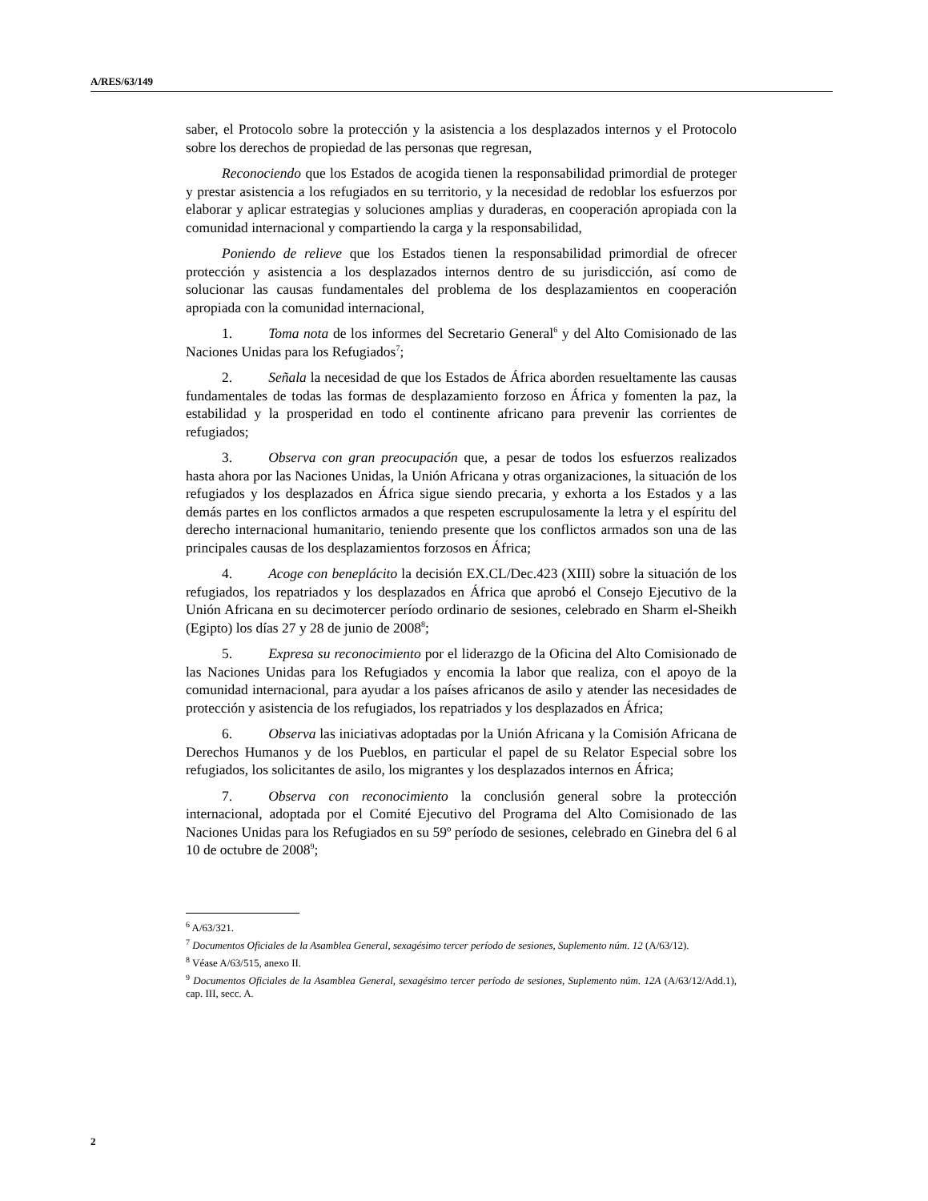A/RES/63/149
saber, el Protocolo sobre la protección y la asistencia a los desplazados internos y el Protocolo sobre los derechos de propiedad de las personas que regresan,
Reconociendo que los Estados de acogida tienen la responsabilidad primordial de proteger y prestar asistencia a los refugiados en su territorio, y la necesidad de redoblar los esfuerzos por elaborar y aplicar estrategias y soluciones amplias y duraderas, en cooperación apropiada con la comunidad internacional y compartiendo la carga y la responsabilidad,
Poniendo de relieve que los Estados tienen la responsabilidad primordial de ofrecer protección y asistencia a los desplazados internos dentro de su jurisdicción, así como de solucionar las causas fundamentales del problema de los desplazamientos en cooperación apropiada con la comunidad internacional,
1. Toma nota de los informes del Secretario General<sup>6</sup> y del Alto Comisionado de las Naciones Unidas para los Refugiados<sup>7</sup>;
2. Señala la necesidad de que los Estados de África aborden resueltamente las causas fundamentales de todas las formas de desplazamiento forzoso en África y fomenten la paz, la estabilidad y la prosperidad en todo el continente africano para prevenir las corrientes de refugiados;
3. Observa con gran preocupación que, a pesar de todos los esfuerzos realizados hasta ahora por las Naciones Unidas, la Unión Africana y otras organizaciones, la situación de los refugiados y los desplazados en África sigue siendo precaria, y exhorta a los Estados y a las demás partes en los conflictos armados a que respeten escrupulosamente la letra y el espíritu del derecho internacional humanitario, teniendo presente que los conflictos armados son una de las principales causas de los desplazamientos forzosos en África;
4. Acoge con beneplácito la decisión EX.CL/Dec.423 (XIII) sobre la situación de los refugiados, los repatriados y los desplazados en África que aprobó el Consejo Ejecutivo de la Unión Africana en su decimotercer período ordinario de sesiones, celebrado en Sharm el-Sheikh (Egipto) los días 27 y 28 de junio de 2008<sup>8</sup>;
5. Expresa su reconocimiento por el liderazgo de la Oficina del Alto Comisionado de las Naciones Unidas para los Refugiados y encomia la labor que realiza, con el apoyo de la comunidad internacional, para ayudar a los países africanos de asilo y atender las necesidades de protección y asistencia de los refugiados, los repatriados y los desplazados en África;
6. Observa las iniciativas adoptadas por la Unión Africana y la Comisión Africana de Derechos Humanos y de los Pueblos, en particular el papel de su Relator Especial sobre los refugiados, los solicitantes de asilo, los migrantes y los desplazados internos en África;
7. Observa con reconocimiento la conclusión general sobre la protección internacional, adoptada por el Comité Ejecutivo del Programa del Alto Comisionado de las Naciones Unidas para los Refugiados en su 59º período de sesiones, celebrado en Ginebra del 6 al 10 de octubre de 2008<sup>9</sup>;
<sup>6</sup> A/63/321.
<sup>7</sup> Documentos Oficiales de la Asamblea General, sexagésimo tercer período de sesiones, Suplemento núm. 12 (A/63/12).
<sup>8</sup> Véase A/63/515, anexo II.
<sup>9</sup> Documentos Oficiales de la Asamblea General, sexagésimo tercer período de sesiones, Suplemento núm. 12A (A/63/12/Add.1), cap. III, secc. A.
2